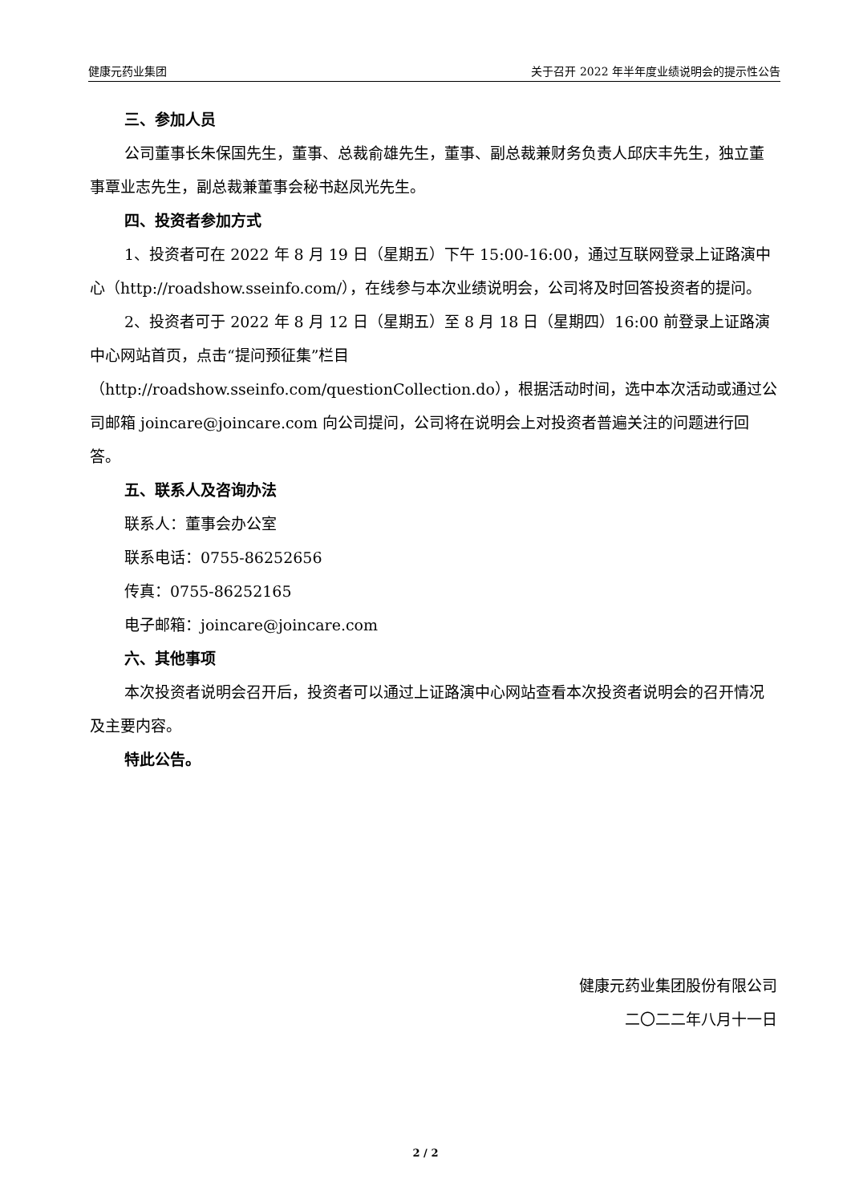健康元药业集团 关于召开 2022 年半年度业绩说明会的提示性公告
三、参加人员
公司董事长朱保国先生，董事、总裁俞雄先生，董事、副总裁兼财务负责人邱庆丰先生，独立董事覃业志先生，副总裁兼董事会秘书赵凤光先生。
四、投资者参加方式
1、投资者可在 2022 年 8 月 19 日（星期五）下午 15:00-16:00，通过互联网登录上证路演中心（http://roadshow.sseinfo.com/），在线参与本次业绩说明会，公司将及时回答投资者的提问。
2、投资者可于 2022 年 8 月 12 日（星期五）至 8 月 18 日（星期四）16:00 前登录上证路演中心网站首页，点击“提问预征集”栏目（http://roadshow.sseinfo.com/questionCollection.do），根据活动时间，选中本次活动或通过公司邮箱 joincare@joincare.com 向公司提问，公司将在说明会上对投资者普遍关注的问题进行回答。
五、联系人及咨询办法
联系人：董事会办公室
联系电话：0755-86252656
传真：0755-86252165
电子邮箱：joincare@joincare.com
六、其他事项
本次投资者说明会召开后，投资者可以通过上证路演中心网站查看本次投资者说明会的召开情况及主要内容。
特此公告。
健康元药业集团股份有限公司
二〇二二年八月十一日
2 / 2